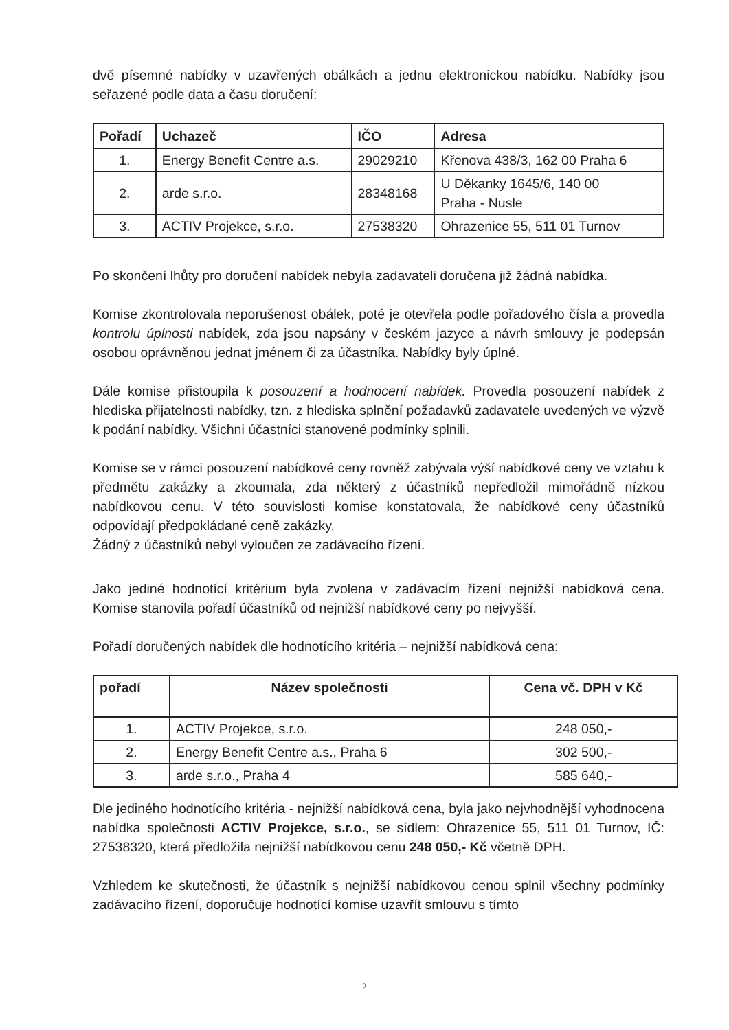dvě písemné nabídky v uzavřených obálkách a jednu elektronickou nabídku. Nabídky jsou seřazené podle data a času doručení:
| Pořadí | Uchazeč | IČO | Adresa |
| --- | --- | --- | --- |
| 1. | Energy Benefit Centre a.s. | 29029210 | Křenova 438/3, 162 00 Praha 6 |
| 2. | arde s.r.o. | 28348168 | U Děkanky 1645/6, 140 00 Praha - Nusle |
| 3. | ACTIV Projekce, s.r.o. | 27538320 | Ohrazenice 55, 511 01 Turnov |
Po skončení lhůty pro doručení nabídek nebyla zadavateli doručena již žádná nabídka.
Komise zkontrolovala neporušenost obálek, poté je otevřela podle pořadového čísla a provedla kontrolu úplnosti nabídek, zda jsou napsány v českém jazyce a návrh smlouvy je podepsán osobou oprávněnou jednat jménem či za účastníka. Nabídky byly úplné.
Dále komise přistoupila k posouzení a hodnocení nabídek. Provedla posouzení nabídek z hlediska přijatelnosti nabídky, tzn. z hlediska splnění požadavků zadavatele uvedených ve výzvě k podání nabídky. Všichni účastníci stanovené podmínky splnili.
Komise se v rámci posouzení nabídkové ceny rovněž zabývala výší nabídkové ceny ve vztahu k předmětu zakázky a zkoumala, zda některý z účastníků nepředložil mimořádně nízkou nabídkovou cenu. V této souvislosti komise konstatovala, že nabídkové ceny účastníků odpovídají předpokládané ceně zakázky.
Žádný z účastníků nebyl vyloučen ze zadávacího řízení.
Jako jediné hodnotící kritérium byla zvolena v zadávacím řízení nejnižší nabídková cena. Komise stanovila pořadí účastníků od nejnižší nabídkové ceny po nejvyšší.
Pořadí doručených nabídek dle hodnotícího kritéria – nejnižší nabídková cena:
| pořadí | Název společnosti | Cena vč. DPH v Kč |
| --- | --- | --- |
| 1. | ACTIV Projekce, s.r.o. | 248 050,- |
| 2. | Energy Benefit Centre a.s., Praha 6 | 302 500,- |
| 3. | arde s.r.o., Praha 4 | 585 640,- |
Dle jediného hodnotícího kritéria - nejnižší nabídková cena, byla jako nejvhodnější vyhodnocena nabídka společnosti ACTIV Projekce, s.r.o., se sídlem: Ohrazenice 55, 511 01 Turnov, IČ: 27538320, která předložila nejnižší nabídkovou cenu 248 050,- Kč včetně DPH.
Vzhledem ke skutečnosti, že účastník s nejnižší nabídkovou cenou splnil všechny podmínky zadávacího řízení, doporučuje hodnotící komise uzavřít smlouvu s tímto
2